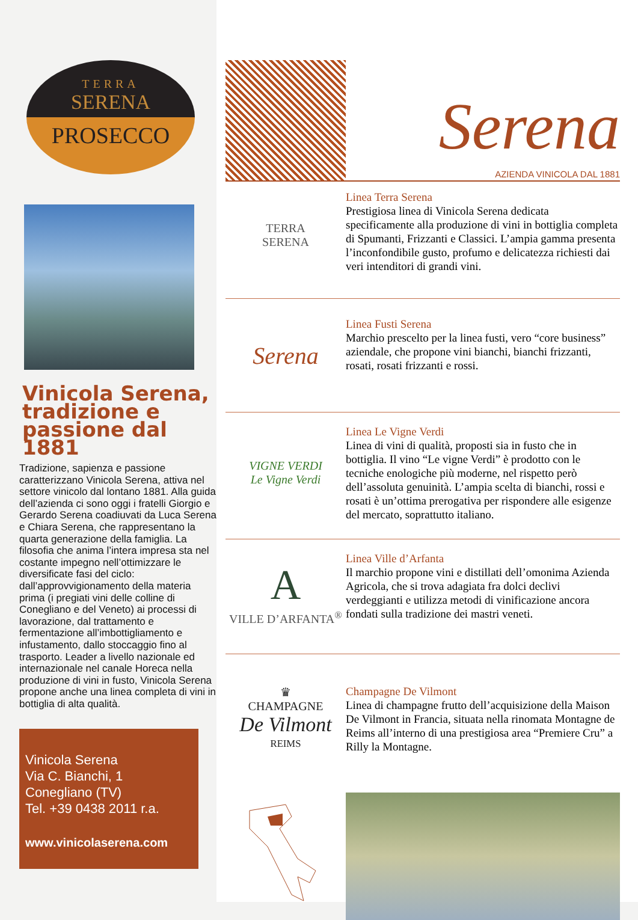TERRA
SERENA
PROSECCO
Vinicola Serena, tradizione e passione dal 1881
Tradizione, sapienza e passione caratterizzano Vinicola Serena, attiva nel settore vinicolo dal lontano 1881. Alla guida dell’azienda ci sono oggi i fratelli Giorgio e Gerardo Serena coadiuvati da Luca Serena e Chiara Serena, che rappresentano la quarta generazione della famiglia. La filosofia che anima l’intera impresa sta nel costante impegno nell’ottimizzare le diversificate fasi del ciclo: dall’approvvigionamento della materia prima (i pregiati vini delle colline di Conegliano e del Veneto) ai processi di lavorazione, dal trattamento e fermentazione all’imbottigliamento e infustamento, dallo stoccaggio fino al trasporto. Leader a livello nazionale ed internazionale nel canale Horeca nella produzione di vini in fusto, Vinicola Serena propone anche una linea completa di vini in bottiglia di alta qualità.
Vinicola Serena
Via C. Bianchi, 1
Conegliano (TV)
Tel. +39 0438 2011 r.a.
www.vinicolaserena.com
Serena
AZIENDA VINICOLA DAL 1881
TERRA
SERENA
Linea Terra Serena
Prestigiosa linea di Vinicola Serena dedicata specificamente alla produzione di vini in bottiglia completa di Spumanti, Frizzanti e Classici. L’ampia gamma presenta l’inconfondibile gusto, profumo e delicatezza richiesti dai veri intenditori di grandi vini.
Serena
Linea Fusti Serena
Marchio prescelto per la linea fusti, vero “core business” aziendale, che propone vini bianchi, bianchi frizzanti, rosati, rosati frizzanti e rossi.
VIGNE VERDI
Le Vigne Verdi
Linea Le Vigne Verdi
Linea di vini di qualità, proposti sia in fusto che in bottiglia. Il vino “Le vigne Verdi” è prodotto con le tecniche enologiche più moderne, nel rispetto però dell’assoluta genuinità. L’ampia scelta di bianchi, rossi e rosati è un’ottima prerogativa per rispondere alle esigenze del mercato, soprattutto italiano.
A
VILLE D’ARFANTA<sup>®</sup>
Linea Ville d’Arfanta
Il marchio propone vini e distillati dell’omonima Azienda Agricola, che si trova adagiata fra dolci declivi verdeggianti e utilizza metodi di vinificazione ancora fondati sulla tradizione dei mastri veneti.
♛
CHAMPAGNE
De Vilmont
REIMS
Champagne De Vilmont
Linea di champagne frutto dell’acquisizione della Maison De Vilmont in Francia, situata nella rinomata Montagne de Reims all’interno di una prestigiosa area “Premiere Cru” a Rilly la Montagne.